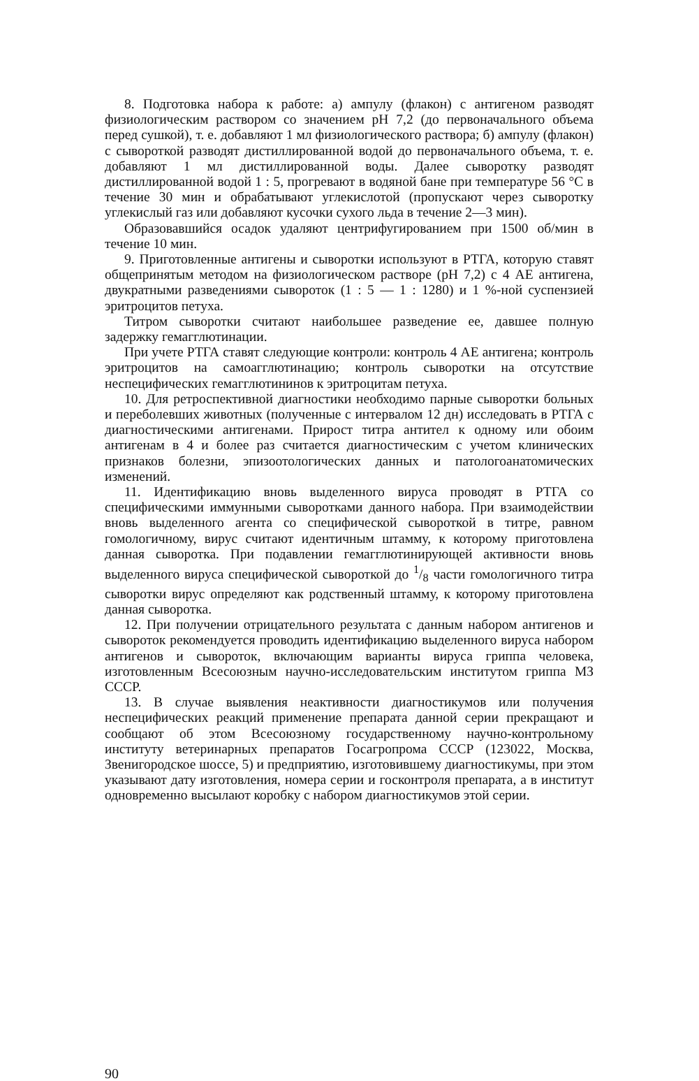8. Подготовка набора к работе: а) ампулу (флакон) с антигеном разводят физиологическим раствором со значением рН 7,2 (до первоначального объема перед сушкой), т. е. добавляют 1 мл физиологического раствора; б) ампулу (флакон) с сывороткой разводят дистиллированной водой до первоначального объема, т. е. добавляют 1 мл дистиллированной воды. Далее сыворотку разводят дистиллированной водой 1 : 5, прогревают в водяной бане при температуре 56 °С в течение 30 мин и обрабатывают углекислотой (пропускают через сыворотку углекислый газ или добавляют кусочки сухого льда в течение 2—3 мин).
Образовавшийся осадок удаляют центрифугированием при 1500 об/мин в течение 10 мин.
9. Приготовленные антигены и сыворотки используют в РТГА, которую ставят общепринятым методом на физиологическом растворе (рН 7,2) с 4 АЕ антигена, двукратными разведениями сывороток (1 : 5 — 1 : 1280) и 1 %-ной суспензией эритроцитов петуха.
Титром сыворотки считают наибольшее разведение ее, давшее полную задержку гемагглютинации.
При учете РТГА ставят следующие контроли: контроль 4 АЕ антигена; контроль эритроцитов на самоагглютинацию; контроль сыворотки на отсутствие неспецифических гемагглютининов к эритроцитам петуха.
10. Для ретроспективной диагностики необходимо парные сыворотки больных и переболевших животных (полученные с интервалом 12 дн) исследовать в РТГА с диагностическими антигенами. Прирост титра антител к одному или обоим антигенам в 4 и более раз считается диагностическим с учетом клинических признаков болезни, эпизоотологических данных и патологоанатомических изменений.
11. Идентификацию вновь выделенного вируса проводят в РТГА со специфическими иммунными сыворотками данного набора. При взаимодействии вновь выделенного агента со специфической сывороткой в титре, равном гомологичному, вирус считают идентичным штамму, к которому приготовлена данная сыворотка. При подавлении гемагглютинирующей активности вновь выделенного вируса специфической сывороткой до 1/8 части гомологичного титра сыворотки вирус определяют как родственный штамму, к которому приготовлена данная сыворотка.
12. При получении отрицательного результата с данным набором антигенов и сывороток рекомендуется проводить идентификацию выделенного вируса набором антигенов и сывороток, включающим варианты вируса гриппа человека, изготовленным Всесоюзным научно-исследовательским институтом гриппа МЗ СССР.
13. В случае выявления неактивности диагностикумов или получения неспецифических реакций применение препарата данной серии прекращают и сообщают об этом Всесоюзному государственному научно-контрольному институту ветеринарных препаратов Госагропрома СССР (123022, Москва, Звенигородское шоссе, 5) и предприятию, изготовившему диагностикумы, при этом указывают дату изготовления, номера серии и госконтроля препарата, а в институт одновременно высылают коробку с набором диагностикумов этой серии.
90